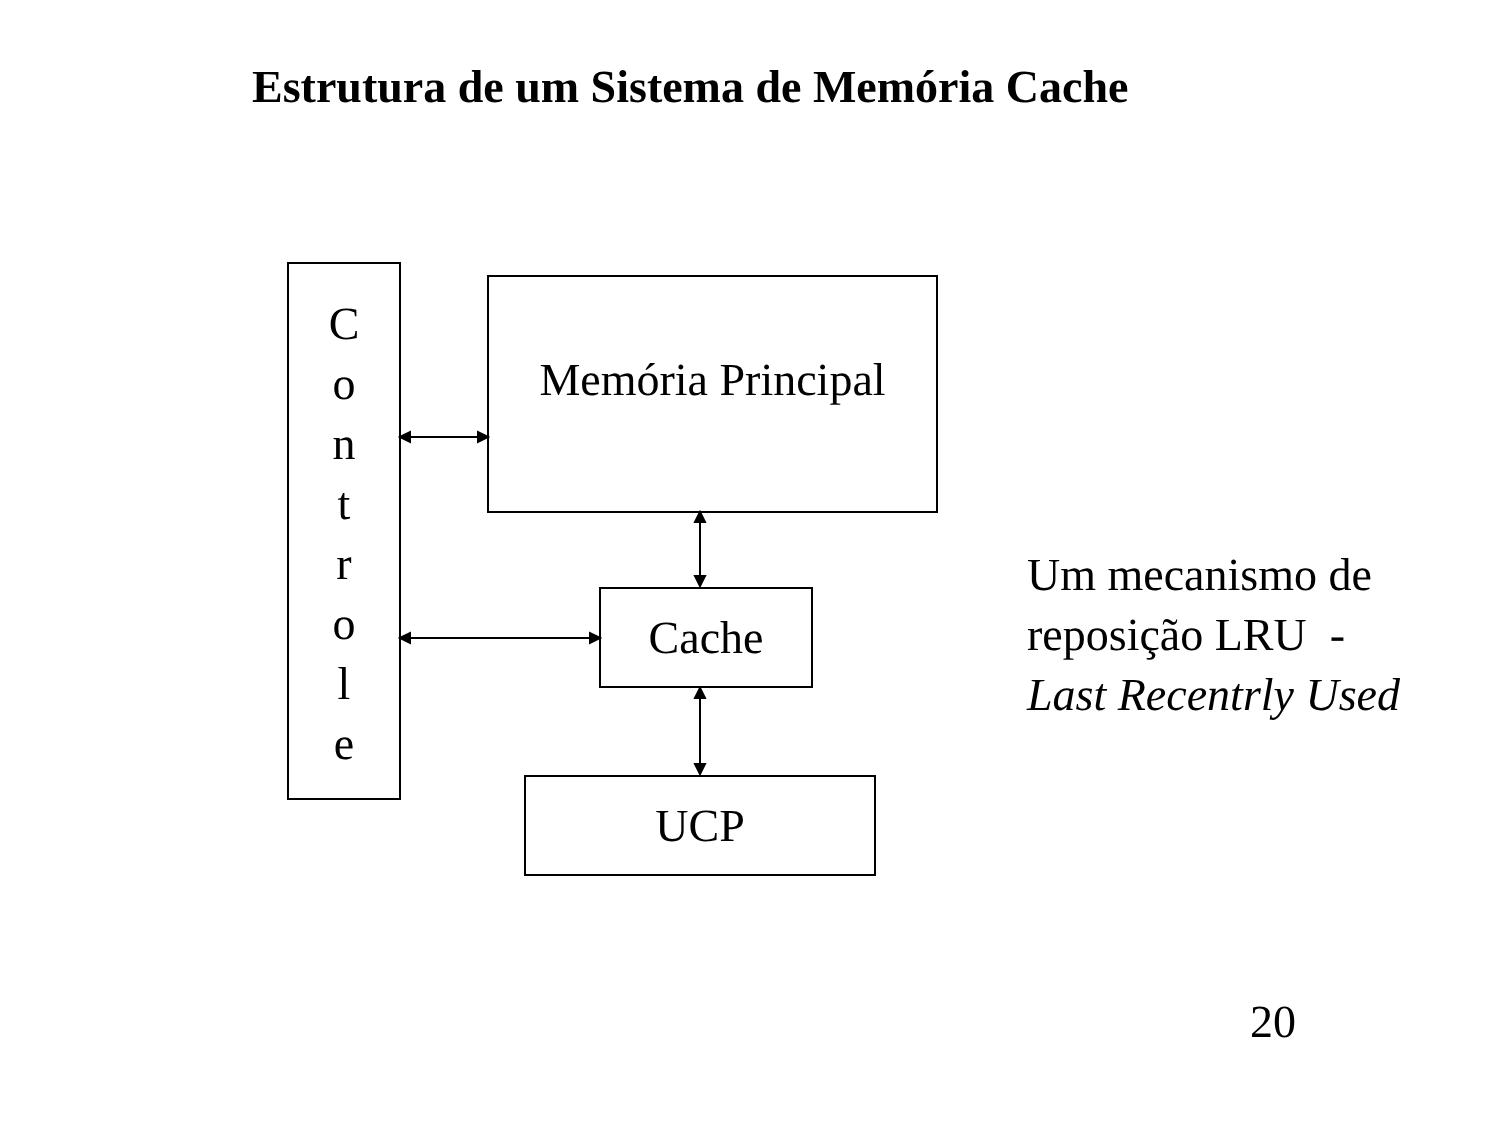Estrutura de um Sistema de Memória Cache
C
o
n
t
r
o
l
e
Memória Principal
Cache
UCP
Um mecanismo de
reposição LRU -
Last Recentrly Used
20